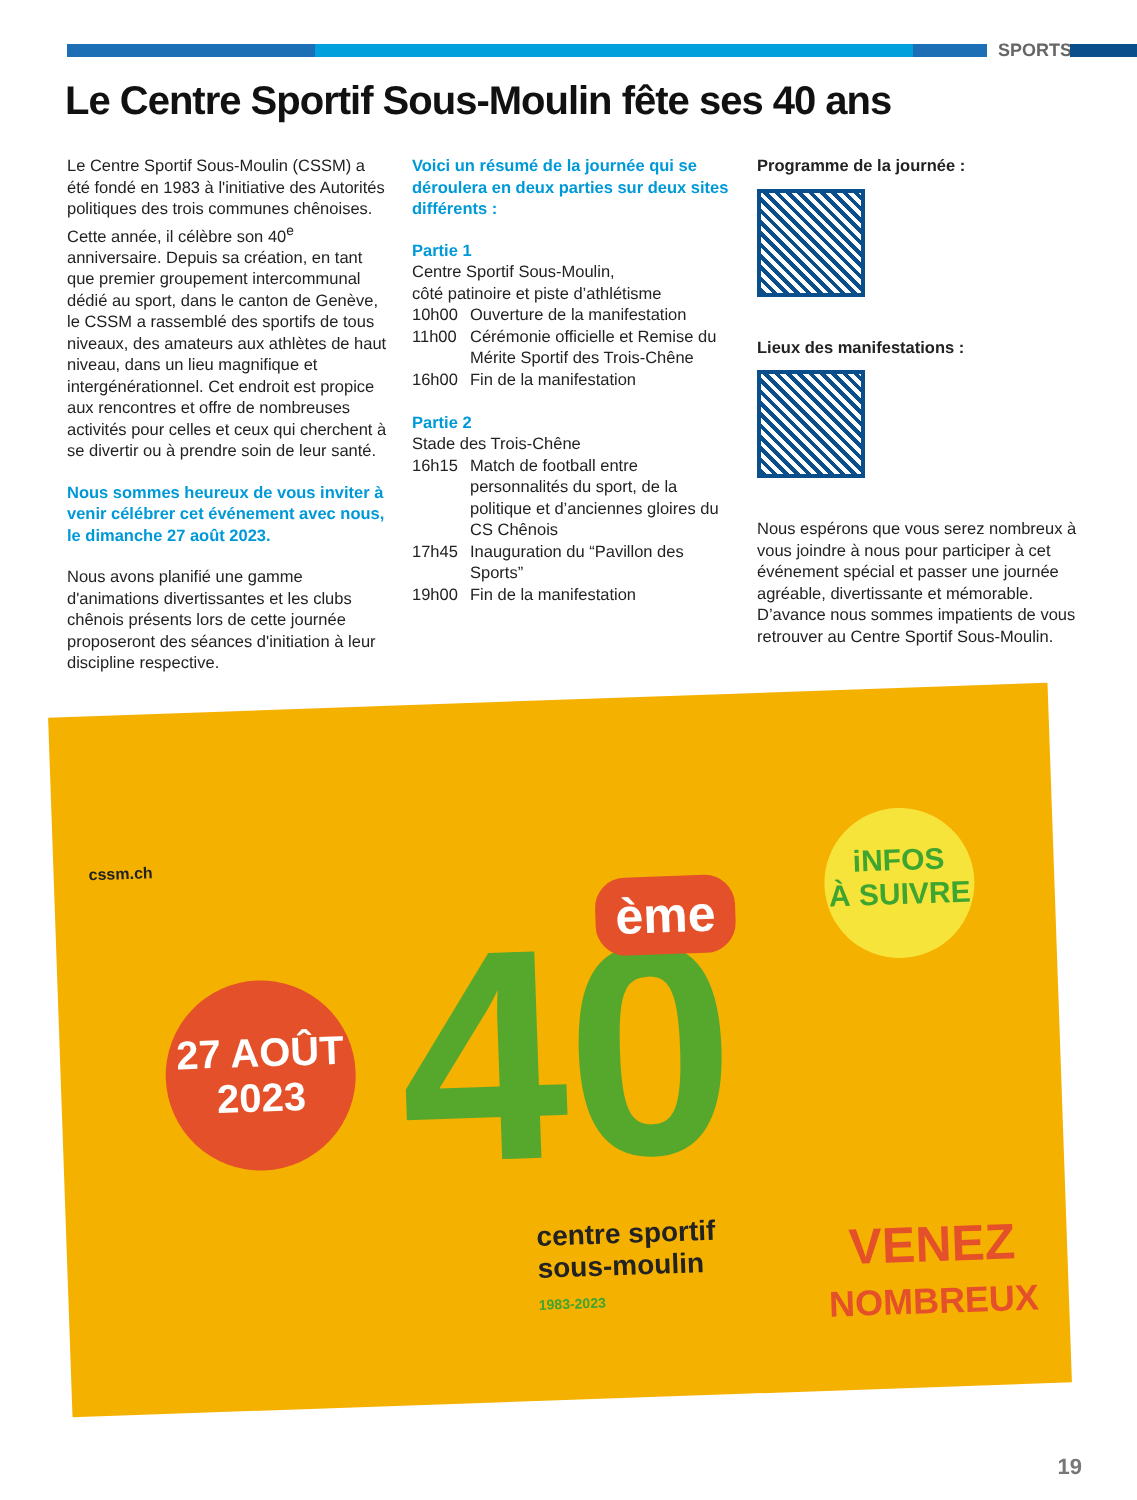SPORTS
Le Centre Sportif Sous-Moulin fête ses 40 ans
Le Centre Sportif Sous-Moulin (CSSM) a été fondé en 1983 à l'initiative des Autorités politiques des trois communes chênoises. Cette année, il célèbre son 40<sup>e</sup> anniversaire. Depuis sa création, en tant que premier groupement intercommunal dédié au sport, dans le canton de Genève, le CSSM a rassemblé des sportifs de tous niveaux, des amateurs aux athlètes de haut niveau, dans un lieu magnifique et intergénérationnel. Cet endroit est propice aux rencontres et offre de nombreuses activités pour celles et ceux qui cherchent à se divertir ou à prendre soin de leur santé.
Nous sommes heureux de vous inviter à venir célébrer cet événement avec nous, le dimanche 27 août 2023.
Nous avons planifié une gamme d'animations divertissantes et les clubs chênois présents lors de cette journée proposeront des séances d'initiation à leur discipline respective.
Voici un résumé de la journée qui se déroulera en deux parties sur deux sites différents :
Partie 1
Centre Sportif Sous-Moulin,
côté patinoire et piste d’athlétisme
10h00 Ouverture de la manifestation
11h00 Cérémonie officielle et Remise du Mérite Sportif des Trois-Chêne
16h00 Fin de la manifestation
Partie 2
Stade des Trois-Chêne
16h15 Match de football entre personnalités du sport, de la politique et d’anciennes gloires du CS Chênois
17h45 Inauguration du “Pavillon des Sports”
19h00 Fin de la manifestation
Programme de la journée :
Lieux des manifestations :
Nous espérons que vous serez nombreux à vous joindre à nous pour participer à cet événement spécial et passer une journée agréable, divertissante et mémorable. D’avance nous sommes impatients de vous retrouver au Centre Sportif Sous-Moulin.
cssm.ch
27 AOÛT
2023
40 ème
iNFOS
À SUIVRE
centre sportif
sous-moulin
1983-2023
VENEZ
NOMBREUX
19